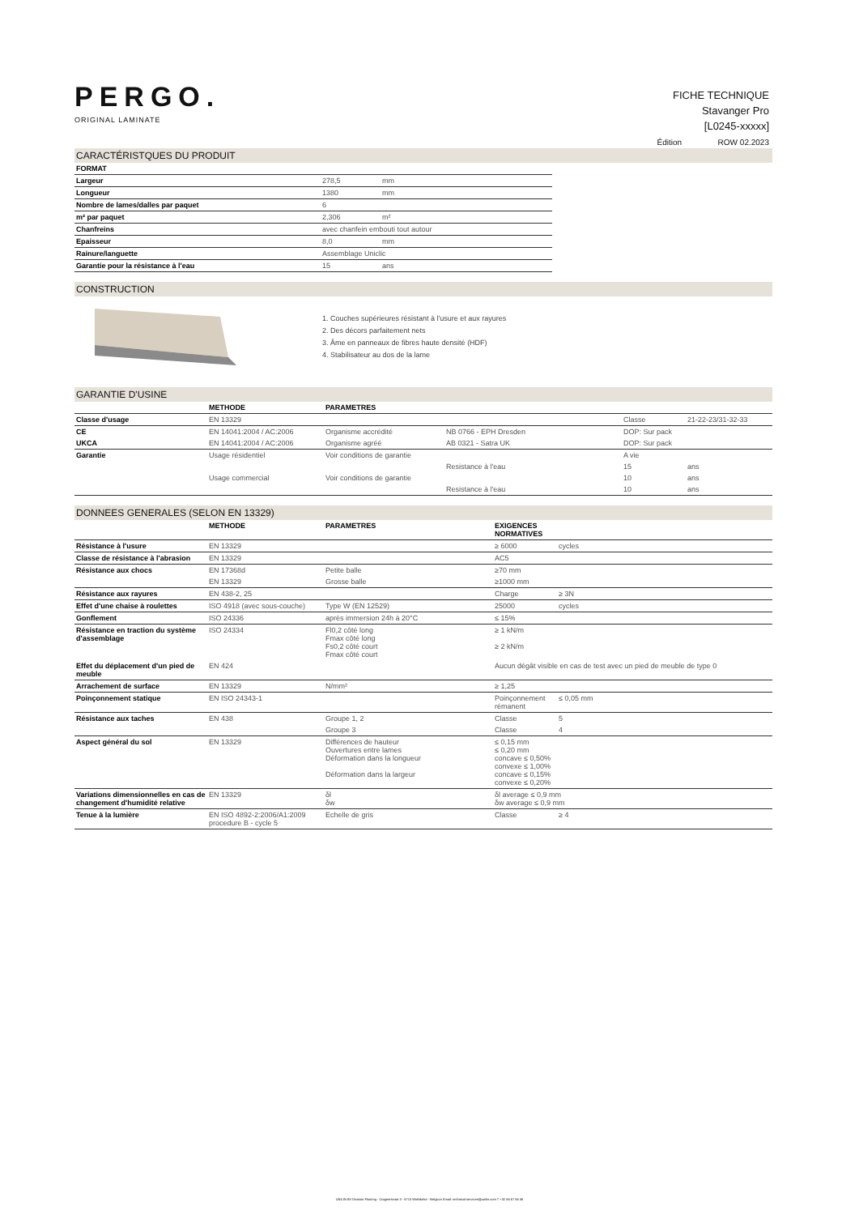PERGO.
ORIGINAL LAMINATE
FICHE TECHNIQUE
Stavanger Pro
[L0245-xxxxx]
Édition ROW 02.2023
CARACTÉRISTQUES DU PRODUIT
| FORMAT | | |
| Largeur | 278,5 | mm |
| Longueur | 1380 | mm |
| Nombre de lames/dalles par paquet | 6 | |
| m² par paquet | 2,306 | m² |
| Chanfreins | avec chanfein embouti tout autour | |
| Epaisseur | 8,0 | mm |
| Rainure/languette | Assemblage Uniclic | |
| Garantie pour la résistance à l'eau | 15 | ans |
CONSTRUCTION
1. Couches supérieures résistant à l'usure et aux rayures
2. Des décors parfaitement nets
3. Âme en panneaux de fibres haute densité (HDF)
4. Stabilisateur au dos de la lame
GARANTIE D'USINE
| | METHODE | PARAMETRES | | | |
| Classe d'usage | EN 13329 | | | Classe | 21-22-23/31-32-33 |
| CE | EN 14041:2004 / AC:2006 | Organisme accrédité | NB 0766 - EPH Dresden | DOP: Sur pack | |
| UKCA | EN 14041:2004 / AC:2006 | Organisme agréé | AB 0321 - Satra UK | DOP: Sur pack | |
| Garantie | Usage résidentiel | Voir conditions de garantie | | A vie | |
| | | | Resistance à l'eau | 15 | ans |
| | Usage commercial | Voir conditions de garantie | | 10 | ans |
| | | | Resistance à l'eau | 10 | ans |
DONNEES GENERALES (SELON EN 13329)
| | METHODE | PARAMETRES | EXIGENCES NORMATIVES | |
| Résistance à l'usure | EN 13329 | | ≥ 6000 | cycles |
| Classe de résistance à l'abrasion | EN 13329 | | AC5 | |
| Résistance aux chocs | EN 17368d | Petite balle | ≥70 mm | |
| | EN 13329 | Grosse balle | ≥1000 mm | |
| Résistance aux rayures | EN 438-2, 25 | | Charge | ≥ 3N |
| Effet d'une chaise à roulettes | ISO 4918 (avec sous-couche) | Type W (EN 12529) | 25000 | cycles |
| Gonflement | ISO 24336 | après immersion 24h à 20°C | ≤ 15% | |
| Résistance en traction du système d'assemblage | ISO 24334 | Fl0,2 côté long Fmax côté long Fs0,2 côté court Fmax côté court | ≥ 1 kN/m ≥ 2 kN/m | |
| Effet du déplacement d'un pied de meuble | EN 424 | | Aucun dégât visible en cas de test avec un pied de meuble de type 0 | |
| Arrachement de surface | EN 13329 | N/mm² | ≥ 1,25 | |
| Poinçonnement statique | EN ISO 24343-1 | | Poinçonnement rémanent | ≤ 0,05 mm |
| Résistance aux taches | EN 438 | Groupe 1, 2 | Classe | 5 |
| | | Groupe 3 | Classe | 4 |
| Aspect général du sol | EN 13329 | Différences de hauteur Ouvertures entre lames Déformation dans la longueur Déformation dans la largeur | ≤ 0,15 mm ≤ 0,20 mm concave ≤ 0,50% convexe ≤ 1,00% concave ≤ 0,15% convexe ≤ 0,20% | |
| Variations dimensionnelles en cas de changement d'humidité relative | EN 13329 | δl δw | δl average ≤ 0,9 mm δw average ≤ 0,9 mm | |
| Tenue à la lumière | EN ISO 4892-2:2006/A1:2009 procedure B - cycle 5 | Echelle de gris | Classe | ≥ 4 |
UNILIN BV Division Flooring - Ooigemstraat 3 - 8710 Wielsbeke - Belgium Email: technical.services@unilin.com T +32 56 67 56 56